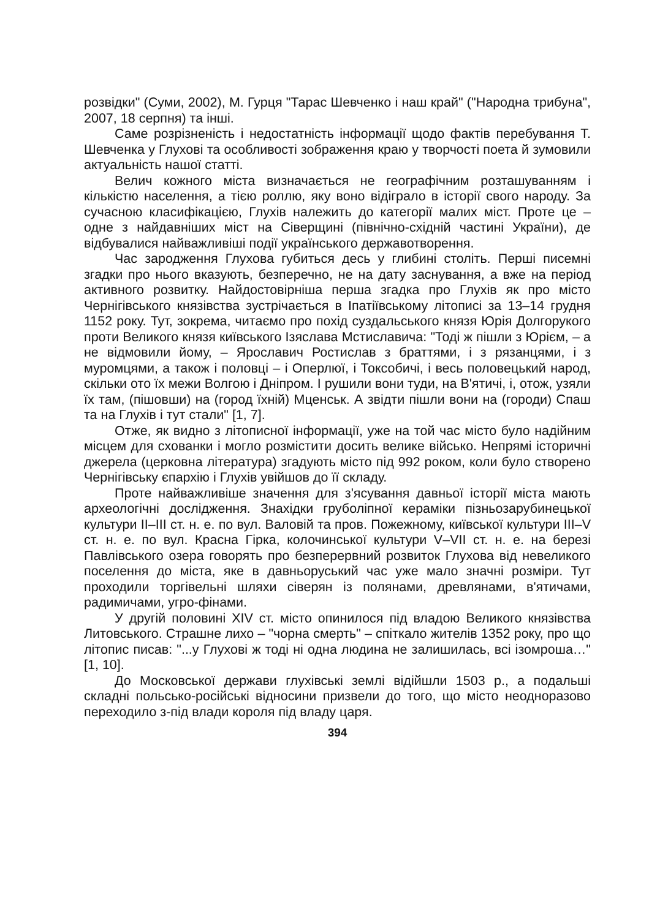розвідки" (Суми, 2002), М. Гурця "Тарас Шевченко і наш край" ("Народна трибуна", 2007, 18 серпня) та інші.
Саме розрізненість і недостатність інформації щодо фактів перебування Т. Шевченка у Глухові та особливості зображення краю у творчості поета й зумовили актуальність нашої статті.
Велич кожного міста визначається не географічним розташуванням і кількістю населення, а тією роллю, яку воно відіграло в історії свого народу. За сучасною класифікацією, Глухів належить до категорії малих міст. Проте це – одне з найдавніших міст на Сіверщині (північно-східній частині України), де відбувалися найважливіші події українського державотворення.
Час зародження Глухова губиться десь у глибині століть. Перші писемні згадки про нього вказують, безперечно, не на дату заснування, а вже на період активного розвитку. Найдостовірніша перша згадка про Глухів як про місто Чернігівського князівства зустрічається в Іпатіївському літописі за 13–14 грудня 1152 року. Тут, зокрема, читаємо про похід суздальського князя Юрія Долгорукого проти Великого князя київського Ізяслава Мстиславича: "Тоді ж пішли з Юрієм, – а не відмовили йому, – Ярославич Ростислав з браттями, і з рязанцями, і з муромцями, а також і половці – і Оперлюї, і Токсобичі, і весь половецький народ, скільки ото їх межи Волгою і Дніпром. І рушили вони туди, на В'ятичі, і, отож, узяли їх там, (пішовши) на (город їхній) Мценськ. А звідти пішли вони на (городи) Спаш та на Глухів і тут стали" [1, 7].
Отже, як видно з літописної інформації, уже на той час місто було надійним місцем для схованки і могло розмістити досить велике військо. Непрямі історичні джерела (церковна література) згадують місто під 992 роком, коли було створено Чернігівську єпархію і Глухів увійшов до її складу.
Проте найважливіше значення для з'ясування давньої історії міста мають археологічні дослідження. Знахідки груболіпної кераміки пізньозарубинецької культури II–III ст. н. е. по вул. Валовій та пров. Пожежному, київської культури III–V ст. н. е. по вул. Красна Гірка, колочинської культури V–VII ст. н. е. на березі Павлівського озера говорять про безперервний розвиток Глухова від невеликого поселення до міста, яке в давньоруський час уже мало значні розміри. Тут проходили торгівельні шляхи сіверян із полянами, древлянами, в'ятичами, радимичами, угро-фінами.
У другій половині XIV ст. місто опинилося під владою Великого князівства Литовського. Страшне лихо – "чорна смерть" – спіткало жителів 1352 року, про що літопис писав: "...у Глухові ж тоді ні одна людина не залишилась, всі ізомроша…" [1, 10].
До Московської держави глухівські землі відійшли 1503 р., а подальші складні польсько-російські відносини призвели до того, що місто неодноразово переходило з-під влади короля під владу царя.
394